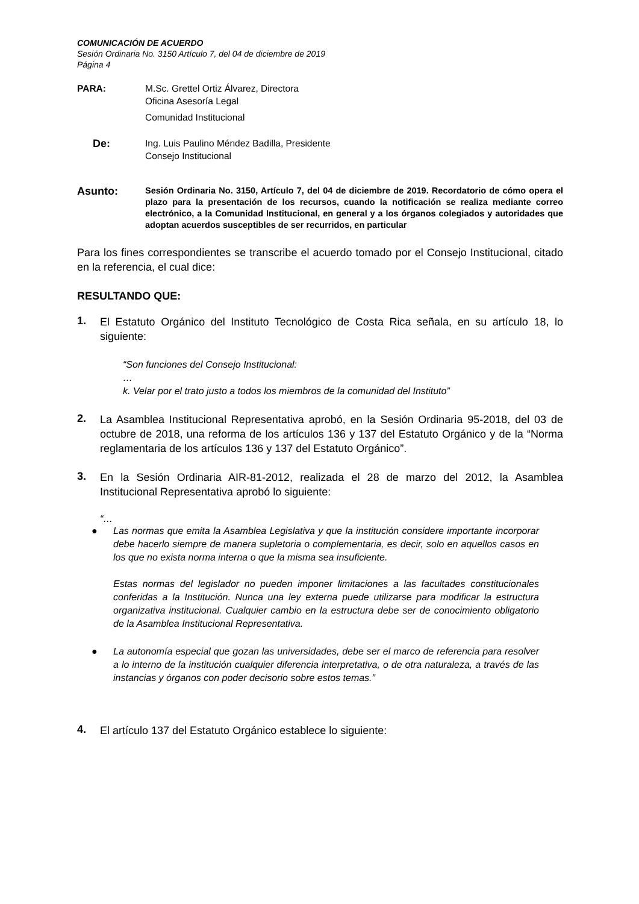COMUNICACIÓN DE ACUERDO
Sesión Ordinaria No. 3150 Artículo 7, del 04 de diciembre de 2019
Página 4
PARA: M.Sc. Grettel Ortiz Álvarez, Directora
Oficina Asesoría Legal
Comunidad Institucional
De:
Ing. Luis Paulino Méndez Badilla, Presidente
Consejo Institucional
Asunto:
Sesión Ordinaria No. 3150, Artículo 7, del 04 de diciembre de 2019. Recordatorio de cómo opera el plazo para la presentación de los recursos, cuando la notificación se realiza mediante correo electrónico, a la Comunidad Institucional, en general y a los órganos colegiados y autoridades que adoptan acuerdos susceptibles de ser recurridos, en particular
Para los fines correspondientes se transcribe el acuerdo tomado por el Consejo Institucional, citado en la referencia, el cual dice:
RESULTANDO QUE:
1.
El Estatuto Orgánico del Instituto Tecnológico de Costa Rica señala, en su artículo 18, lo siguiente:
“Son funciones del Consejo Institucional:
…
k. Velar por el trato justo a todos los miembros de la comunidad del Instituto”
2.
La Asamblea Institucional Representativa aprobó, en la Sesión Ordinaria 95-2018, del 03 de octubre de 2018, una reforma de los artículos 136 y 137 del Estatuto Orgánico y de la “Norma reglamentaria de los artículos 136 y 137 del Estatuto Orgánico”.
3.
En la Sesión Ordinaria AIR-81-2012, realizada el 28 de marzo del 2012, la Asamblea Institucional Representativa aprobó lo siguiente:
“…
● Las normas que emita la Asamblea Legislativa y que la institución considere importante incorporar debe hacerlo siempre de manera supletoria o complementaria, es decir, solo en aquellos casos en los que no exista norma interna o que la misma sea insuficiente.
Estas normas del legislador no pueden imponer limitaciones a las facultades constitucionales conferidas a la Institución. Nunca una ley externa puede utilizarse para modificar la estructura organizativa institucional. Cualquier cambio en la estructura debe ser de conocimiento obligatorio de la Asamblea Institucional Representativa.
● La autonomía especial que gozan las universidades, debe ser el marco de referencia para resolver a lo interno de la institución cualquier diferencia interpretativa, o de otra naturaleza, a través de las instancias y órganos con poder decisorio sobre estos temas.”
4.
El artículo 137 del Estatuto Orgánico establece lo siguiente: